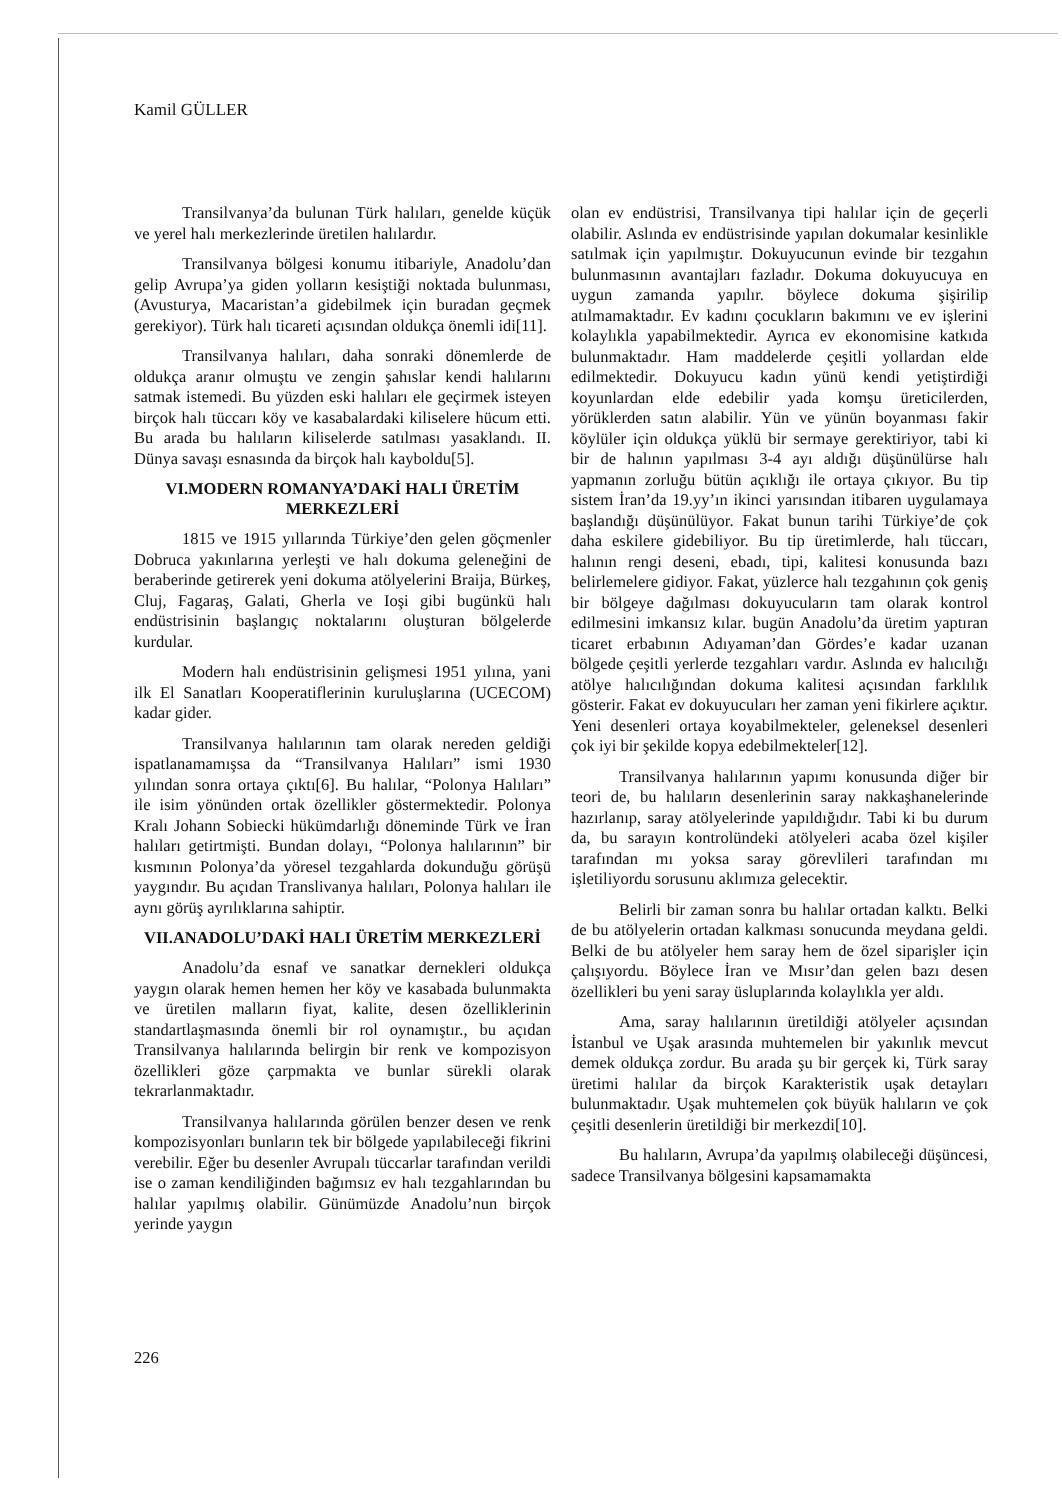Kamil GÜLLER
Transilvanya’da bulunan Türk halıları, genelde küçük ve yerel halı merkezlerinde üretilen halılardır.
Transilvanya bölgesi konumu itibariyle, Anadolu’dan gelip Avrupa’ya giden yolların kesiştiği noktada bulunması, (Avusturya, Macaristan’a gidebilmek için buradan geçmek gerekiyor). Türk halı ticareti açısından oldukça önemli idi[11].
Transilvanya halıları, daha sonraki dönemlerde de oldukça aranır olmuştu ve zengin şahıslar kendi halılarını satmak istemedi. Bu yüzden eski halıları ele geçirmek isteyen birçok halı tüccarı köy ve kasabalardaki kiliselere hücum etti. Bu arada bu halıların kiliselerde satılması yasaklandı. II. Dünya savaşı esnasında da birçok halı kayboldu[5].
VI.MODERN ROMANYA’DAKİ HALI ÜRETİM MERKEZLERİ
1815 ve 1915 yıllarında Türkiye’den gelen göçmenler Dobruca yakınlarına yerleşti ve halı dokuma geleneğini de beraberinde getirerek yeni dokuma atölyelerini Braija, Bürkeş, Cluj, Fagaraş, Galati, Gherla ve Ioşi gibi bugünkü halı endüstrisinin başlangıç noktalarını oluşturan bölgelerde kurdular.
Modern halı endüstrisinin gelişmesi 1951 yılına, yani ilk El Sanatları Kooperatiflerinin kuruluşlarına (UCECOM) kadar gider.
Transilvanya halılarının tam olarak nereden geldiği ispatlanamamışsa da “Transilvanya Halıları” ismi 1930 yılından sonra ortaya çıktı[6]. Bu halılar, “Polonya Halıları” ile isim yönünden ortak özellikler göstermektedir. Polonya Kralı Johann Sobiecki hükümdarlığı döneminde Türk ve İran halıları getirtmişti. Bundan dolayı, “Polonya halılarının” bir kısmının Polonya’da yöresel tezgahlarda dokunduğu görüşü yaygındır. Bu açıdan Translivanya halıları, Polonya halıları ile aynı görüş ayrılıklarına sahiptir.
VII.ANADOLU’DAKİ HALI ÜRETİM MERKEZLERİ
Anadolu’da esnaf ve sanatkar dernekleri oldukça yaygın olarak hemen hemen her köy ve kasabada bulunmakta ve üretilen malların fiyat, kalite, desen özelliklerinin standartlaşmasında önemli bir rol oynamıştır., bu açıdan Transilvanya halılarında belirgin bir renk ve kompozisyon özellikleri göze çarpmakta ve bunlar sürekli olarak tekrarlanmaktadır.
Transilvanya halılarında görülen benzer desen ve renk kompozisyonları bunların tek bir bölgede yapılabileceği fikrini verebilir. Eğer bu desenler Avrupalı tüccarlar tarafından verildi ise o zaman kendiliğinden bağımsız ev halı tezgahlarından bu halılar yapılmış olabilir. Günümüzde Anadolu’nun birçok yerinde yaygın
olan ev endüstrisi, Transilvanya tipi halılar için de geçerli olabilir. Aslında ev endüstrisinde yapılan dokumalar kesinlikle satılmak için yapılmıştır. Dokuyucunun evinde bir tezgahın bulunmasının avantajları fazladır. Dokuma dokuyucuya en uygun zamanda yapılır. böylece dokuma şişirilip atılmamaktadır. Ev kadını çocukların bakımını ve ev işlerini kolaylıkla yapabilmektedir. Ayrıca ev ekonomisine katkıda bulunmaktadır. Ham maddelerde çeşitli yollardan elde edilmektedir. Dokuyucu kadın yünü kendi yetiştirdiği koyunlardan elde edebilir yada komşu üreticilerden, yörüklerden satın alabilir. Yün ve yünün boyanması fakir köylüler için oldukça yüklü bir sermaye gerektiriyor, tabi ki bir de halının yapılması 3-4 ayı aldığı düşünülürse halı yapmanın zorluğu bütün açıklığı ile ortaya çıkıyor. Bu tip sistem İran’da 19.yy’ın ikinci yarısından itibaren uygulamaya başlandığı düşünülüyor. Fakat bunun tarihi Türkiye’de çok daha eskilere gidebiliyor. Bu tip üretimlerde, halı tüccarı, halının rengi deseni, ebadı, tipi, kalitesi konusunda bazı belirlemelere gidiyor. Fakat, yüzlerce halı tezgahının çok geniş bir bölgeye dağılması dokuyucuların tam olarak kontrol edilmesini imkansız kılar. bugün Anadolu’da üretim yaptıran ticaret erbabının Adıyaman’dan Gördes’e kadar uzanan bölgede çeşitli yerlerde tezgahları vardır. Aslında ev halıcılığı atölye halıcılığından dokuma kalitesi açısından farklılık gösterir. Fakat ev dokuyucuları her zaman yeni fikirlere açıktır. Yeni desenleri ortaya koyabilmekteler, geleneksel desenleri çok iyi bir şekilde kopya edebilmekteler[12].
Transilvanya halılarının yapımı konusunda diğer bir teori de, bu halıların desenlerinin saray nakkaşhanelerinde hazırlanıp, saray atölyelerinde yapıldığıdır. Tabi ki bu durum da, bu sarayın kontrolündeki atölyeleri acaba özel kişiler tarafından mı yoksa saray görevlileri tarafından mı işletiliyordu sorusunu aklımıza gelecektir.
Belirli bir zaman sonra bu halılar ortadan kalktı. Belki de bu atölyelerin ortadan kalkması sonucunda meydana geldi. Belki de bu atölyeler hem saray hem de özel siparişler için çalışıyordu. Böylece İran ve Mısır’dan gelen bazı desen özellikleri bu yeni saray üsluplarında kolaylıkla yer aldı.
Ama, saray halılarının üretildiği atölyeler açısından İstanbul ve Uşak arasında muhtemelen bir yakınlık mevcut demek oldukça zordur. Bu arada şu bir gerçek ki, Türk saray üretimi halılar da birçok Karakteristik uşak detayları bulunmaktadır. Uşak muhtemelen çok büyük halıların ve çok çeşitli desenlerin üretildiği bir merkezdi[10].
Bu halıların, Avrupa’da yapılmış olabileceği düşüncesi, sadece Transilvanya bölgesini kapsamamakta
226